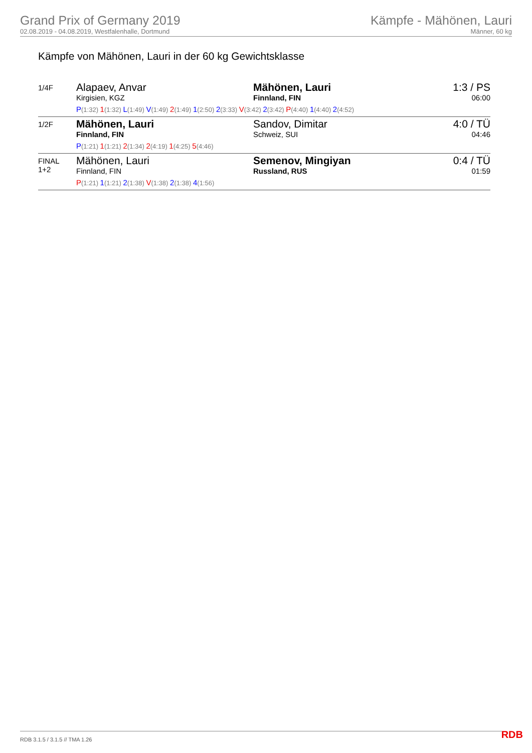Grand Prix of Germany 2019
02.08.2019 - 04.08.2019, Westfalenhalle, Dortmund
Kämpfe - Mähönen, Lauri
Männer, 60 kg
Kämpfe von Mähönen, Lauri in der 60 kg Gewichtsklasse
| 1/4F | Alapaev, Anvar Kirgisien, KGZ Mähönen, Lauri Finnland, FIN P (1:32) 1 (1:32) L (1:49) V (1:49) 2 (1:49) 1 (2:50) 2 (3:33) V (3:42) 2 (3:42) P (4:40) 1 (4:40) 2 (4:52) | 1:3 / PS 06:00 |
| 1/2F | Mähönen, Lauri Finnland, FIN Sandov, Dimitar Schweiz, SUI P (1:21) 1 (1:21) 2 (1:34) 2 (4:19) 1 (4:25) 5 (4:46) | 4:0 / TÜ 04:46 |
| FINAL 1+2 | Mähönen, Lauri Finnland, FIN Semenov, Mingiyan Russland, RUS P (1:21) 1 (1:21) 2 (1:38) V (1:38) 2 (1:38) 4 (1:56) | 0:4 / TÜ 01:59 |
RDB 3.1.5 / 3.1.5 // TMA 1.26 RDB